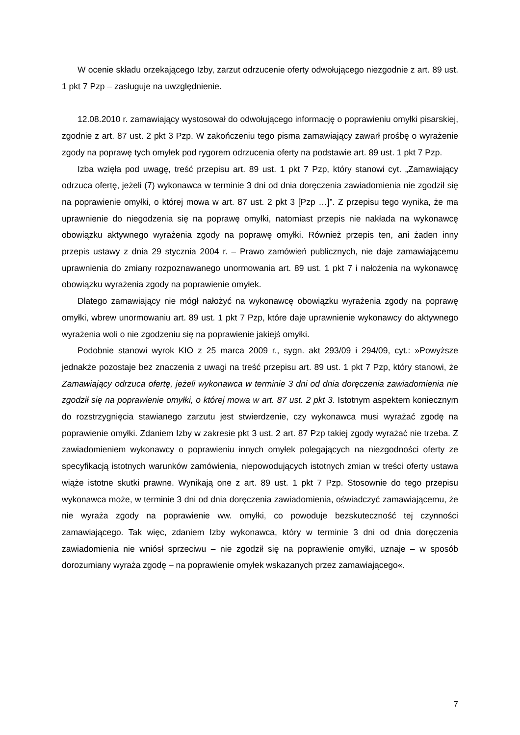W ocenie składu orzekającego Izby, zarzut odrzucenie oferty odwołującego niezgodnie z art. 89 ust. 1 pkt 7 Pzp – zasługuje na uwzględnienie.
12.08.2010 r. zamawiający wystosował do odwołującego informację o poprawieniu omyłki pisarskiej, zgodnie z art. 87 ust. 2 pkt 3 Pzp. W zakończeniu tego pisma zamawiający zawarł prośbę o wyrażenie zgody na poprawę tych omyłek pod rygorem odrzucenia oferty na podstawie art. 89 ust. 1 pkt 7 Pzp.
Izba wzięła pod uwagę, treść przepisu art. 89 ust. 1 pkt 7 Pzp, który stanowi cyt. „Zamawiający odrzuca ofertę, jeżeli (7) wykonawca w terminie 3 dni od dnia doręczenia zawiadomienia nie zgodził się na poprawienie omyłki, o której mowa w art. 87 ust. 2 pkt 3 [Pzp …]”. Z przepisu tego wynika, że ma uprawnienie do niegodzenia się na poprawę omyłki, natomiast przepis nie nakłada na wykonawcę obowiązku aktywnego wyrażenia zgody na poprawę omyłki. Również przepis ten, ani żaden inny przepis ustawy z dnia 29 stycznia 2004 r. – Prawo zamówień publicznych, nie daje zamawiającemu uprawnienia do zmiany rozpoznawanego unormowania art. 89 ust. 1 pkt 7 i nałożenia na wykonawcę obowiązku wyrażenia zgody na poprawienie omyłek.
Dlatego zamawiający nie mógł nałożyć na wykonawcę obowiązku wyrażenia zgody na poprawę omyłki, wbrew unormowaniu art. 89 ust. 1 pkt 7 Pzp, które daje uprawnienie wykonawcy do aktywnego wyrażenia woli o nie zgodzeniu się na poprawienie jakiejś omyłki.
Podobnie stanowi wyrok KIO z 25 marca 2009 r., sygn. akt 293/09 i 294/09, cyt.: »Powyższe jednakże pozostaje bez znaczenia z uwagi na treść przepisu art. 89 ust. 1 pkt 7 Pzp, który stanowi, że Zamawiający odrzuca ofertę, jeżeli wykonawca w terminie 3 dni od dnia doręczenia zawiadomienia nie zgodził się na poprawienie omyłki, o której mowa w art. 87 ust. 2 pkt 3. Istotnym aspektem koniecznym do rozstrzygnięcia stawianego zarzutu jest stwierdzenie, czy wykonawca musi wyrażać zgodę na poprawienie omyłki. Zdaniem Izby w zakresie pkt 3 ust. 2 art. 87 Pzp takiej zgody wyrażać nie trzeba. Z zawiadomieniem wykonawcy o poprawieniu innych omyłek polegających na niezgodności oferty ze specyfikacją istotnych warunków zamówienia, niepowodujących istotnych zmian w treści oferty ustawa wiąże istotne skutki prawne. Wynikają one z art. 89 ust. 1 pkt 7 Pzp. Stosownie do tego przepisu wykonawca może, w terminie 3 dni od dnia doręczenia zawiadomienia, oświadczyć zamawiającemu, że nie wyraża zgody na poprawienie ww. omyłki, co powoduje bezskuteczność tej czynności zamawiającego. Tak więc, zdaniem Izby wykonawca, który w terminie 3 dni od dnia doręczenia zawiadomienia nie wniósł sprzeciwu – nie zgodził się na poprawienie omyłki, uznaje – w sposób dorozumiany wyraża zgodę – na poprawienie omyłek wskazanych przez zamawiającego«.
7